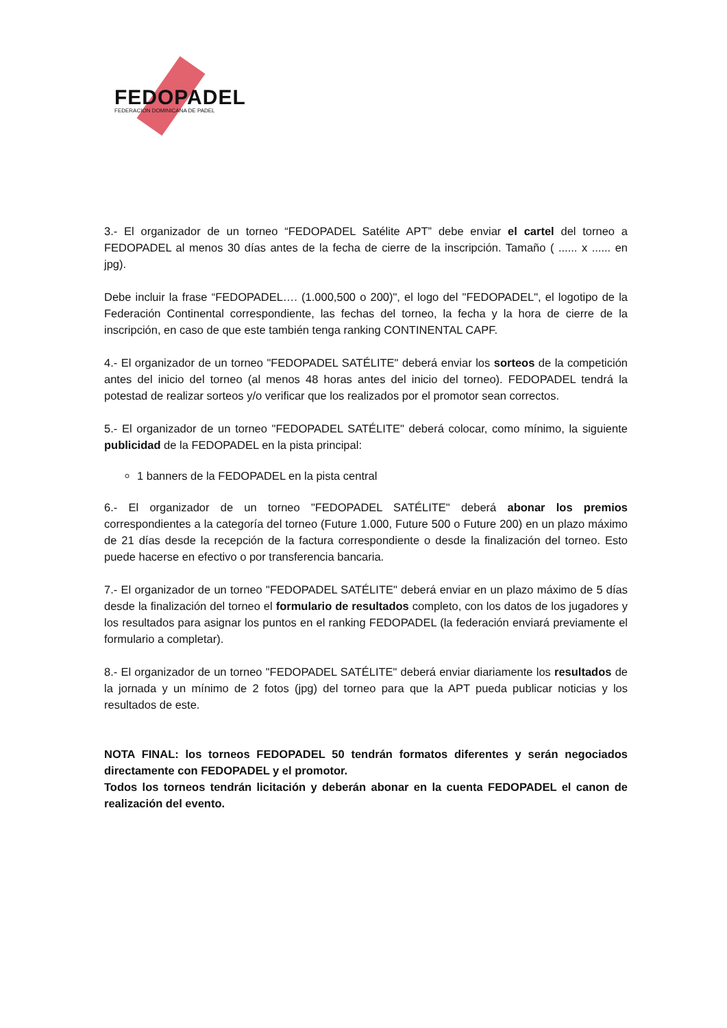FEDOPADEL
FEDERACION DOMINICANA DE PADEL
3.- El organizador de un torneo “FEDOPADEL Satélite APT” debe enviar el cartel del torneo a FEDOPADEL al menos 30 días antes de la fecha de cierre de la inscripción. Tamaño ( ...... x ...... en jpg).
Debe incluir la frase “FEDOPADEL…. (1.000,500 o 200)", el logo del "FEDOPADEL", el logotipo de la Federación Continental correspondiente, las fechas del torneo, la fecha y la hora de cierre de la inscripción, en caso de que este también tenga ranking CONTINENTAL CAPF.
4.- El organizador de un torneo "FEDOPADEL SATÉLITE" deberá enviar los sorteos de la competición antes del inicio del torneo (al menos 48 horas antes del inicio del torneo). FEDOPADEL tendrá la potestad de realizar sorteos y/o verificar que los realizados por el promotor sean correctos.
5.- El organizador de un torneo "FEDOPADEL SATÉLITE" deberá colocar, como mínimo, la siguiente publicidad de la FEDOPADEL en la pista principal:
1 banners de la FEDOPADEL en la pista central
6.- El organizador de un torneo "FEDOPADEL SATÉLITE" deberá abonar los premios correspondientes a la categoría del torneo (Future 1.000, Future 500 o Future 200) en un plazo máximo de 21 días desde la recepción de la factura correspondiente o desde la finalización del torneo. Esto puede hacerse en efectivo o por transferencia bancaria.
7.- El organizador de un torneo "FEDOPADEL SATÉLITE" deberá enviar en un plazo máximo de 5 días desde la finalización del torneo el formulario de resultados completo, con los datos de los jugadores y los resultados para asignar los puntos en el ranking FEDOPADEL (la federación enviará previamente el formulario a completar).
8.- El organizador de un torneo "FEDOPADEL SATÉLITE" deberá enviar diariamente los resultados de la jornada y un mínimo de 2 fotos (jpg) del torneo para que la APT pueda publicar noticias y los resultados de este.
NOTA FINAL: los torneos FEDOPADEL 50 tendrán formatos diferentes y serán negociados directamente con FEDOPADEL y el promotor.
Todos los torneos tendrán licitación y deberán abonar en la cuenta FEDOPADEL el canon de realización del evento.